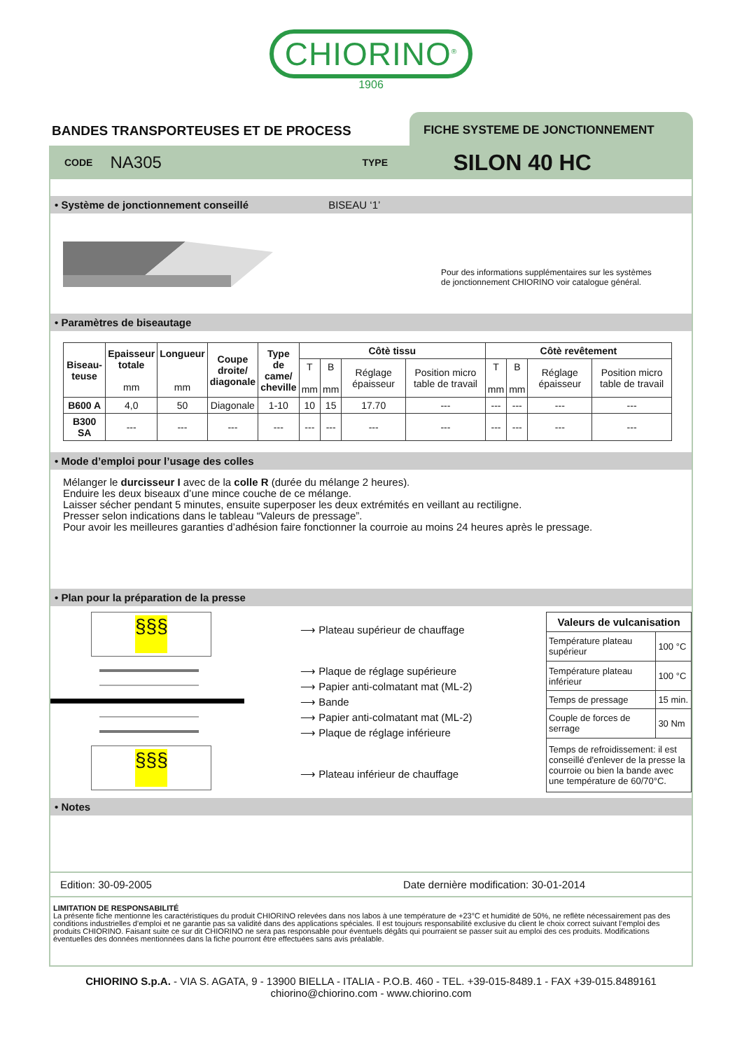CHIORINO<sup>®</sup>
1906
BANDES TRANSPORTEUSES ET DE PROCESS
FICHE SYSTEME DE JONCTIONNEMENT
CODE NA305 TYPE SILON 40 HC
• Système de jonctionnement conseillé BISEAU ‘1’
Pour des informations supplémentaires sur les systèmes
de jonctionnement CHIORINO voir catalogue général.
• Paramètres de biseautage
| Biseau- teuse | Epaisseur totale mm | Longueur mm | Coupe droite/ diagonale | Type de came/ cheville | Côtè tissu | | | | Côtè revêtement | | | |
| --- | --- | --- | --- | --- | --- | --- | --- | --- | --- | --- | --- | --- |
| | | | | | T mm | B mm | Réglage épaisseur | Position micro table de travail | T mm | B mm | Réglage épaisseur | Position micro table de travail |
| B600 A | 4,0 | 50 | Diagonale | 1-10 | 10 | 15 | 17.70 | --- | --- | --- | --- | --- |
| B300 SA | --- | --- | --- | --- | --- | --- | --- | --- | --- | --- | --- | --- |
• Mode d’emploi pour l’usage des colles
Mélanger le durcisseur I avec de la colle R (durée du mélange 2 heures).
Enduire les deux biseaux d’une mince couche de ce mélange.
Laisser sécher pendant 5 minutes, ensuite superposer les deux extrémités en veillant au rectiligne.
Presser selon indications dans le tableau “Valeurs de pressage”.
Pour avoir les meilleures garanties d’adhésion faire fonctionner la courroie au moins 24 heures après le pressage.
• Plan pour la préparation de la presse
§§§
§§§
⟶ Plateau supérieur de chauffage
⟶ Plaque de réglage supérieure
⟶ Papier anti-colmatant mat (ML-2)
⟶ Bande
⟶ Papier anti-colmatant mat (ML-2)
⟶ Plaque de réglage inférieure
⟶ Plateau inférieur de chauffage
| Valeurs de vulcanisation | |
| Température plateau supérieur | 100 °C |
| Température plateau inférieur | 100 °C |
| Temps de pressage | 15 min. |
| Couple de forces de serrage | 30 Nm |
| Temps de refroidissement: il est conseillé d'enlever de la presse la courroie ou bien la bande avec une température de 60/70°C. | |
• Notes
Edition: 30-09-2005 Date dernière modification: 30-01-2014
LIMITATION DE RESPONSABILITÉ
La présente fiche mentionne les caractéristiques du produit CHIORINO relevées dans nos labos à une température de +23°C et humidité de 50%, ne reflète nécessairement pas des conditions industrielles d’emploi et ne garantie pas sa validité dans des applications spéciales. Il est toujours responsabilité exclusive du client le choix correct suivant l’emploi des produits CHIORINO. Faisant suite ce sur dit CHIORINO ne sera pas responsable pour éventuels dégâts qui pourraient se passer suit au emploi des ces produits. Modifications éventuelles des données mentionnées dans la fiche pourront être effectuées sans avis préalable.
CHIORINO S.p.A. - VIA S. AGATA, 9 - 13900 BIELLA - ITALIA - P.O.B. 460 - TEL. +39-015-8489.1 - FAX +39-015.8489161
chiorino@chiorino.com - www.chiorino.com